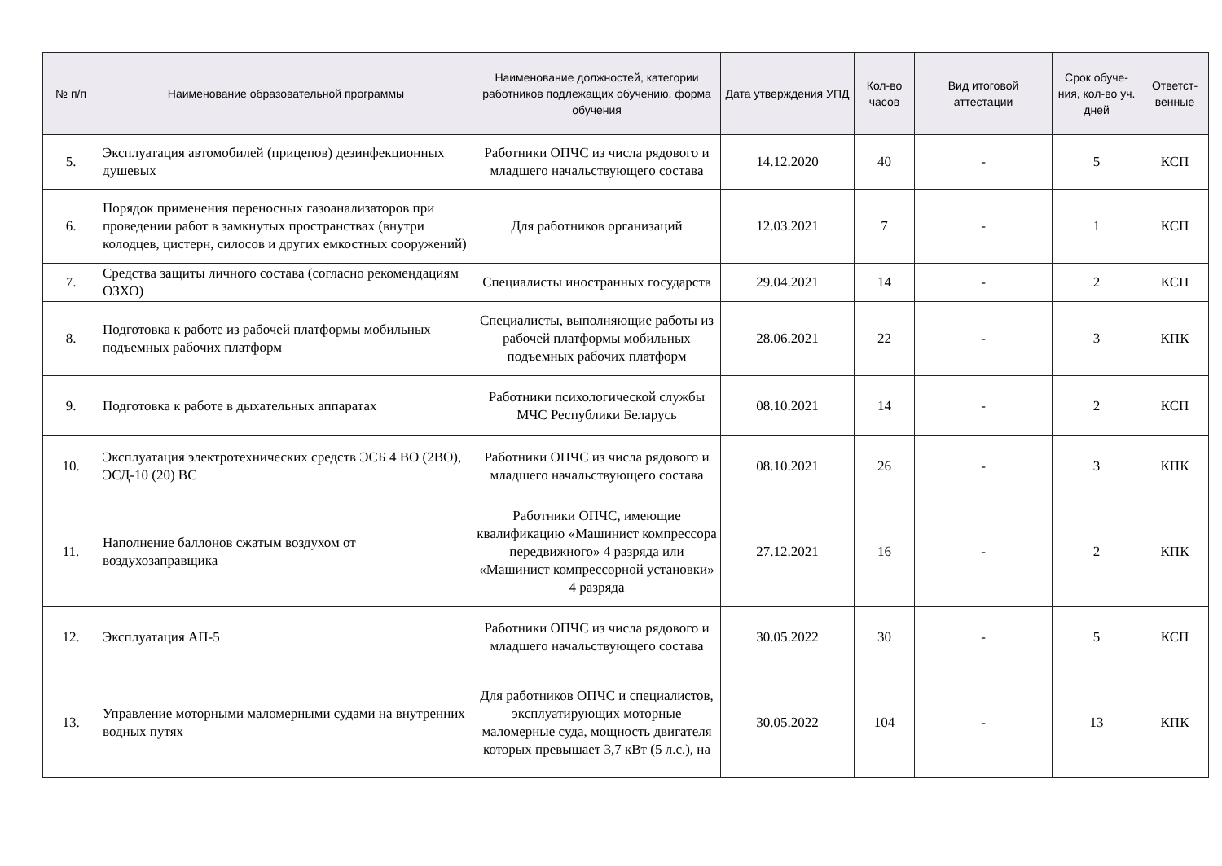| № п/п | Наименование образовательной программы | Наименование должностей, категории работников подлежащих обучению, форма обучения | Дата утверждения УПД | Кол-во часов | Вид итоговой аттестации | Срок обуче-ния, кол-во уч. дней | Ответст-венные |
| --- | --- | --- | --- | --- | --- | --- | --- |
| 5. | Эксплуатация автомобилей (прицепов) дезинфекционных душевых | Работники ОПЧС из числа рядового и младшего начальствующего состава | 14.12.2020 | 40 | - | 5 | КСП |
| 6. | Порядок применения переносных газоанализаторов при проведении работ в замкнутых пространствах (внутри колодцев, цистерн, силосов и других емкостных сооружений) | Для работников организаций | 12.03.2021 | 7 | - | 1 | КСП |
| 7. | Средства защиты личного состава (согласно рекомендациям ОЗХО) | Специалисты иностранных государств | 29.04.2021 | 14 | - | 2 | КСП |
| 8. | Подготовка к работе из рабочей платформы мобильных подъемных рабочих платформ | Специалисты, выполняющие работы из рабочей платформы мобильных подъемных рабочих платформ | 28.06.2021 | 22 | - | 3 | КПК |
| 9. | Подготовка к работе в дыхательных аппаратах | Работники психологической службы МЧС Республики Беларусь | 08.10.2021 | 14 | - | 2 | КСП |
| 10. | Эксплуатация электротехнических средств ЭСБ 4 ВО (2ВО), ЭСД-10 (20) ВС | Работники ОПЧС из числа рядового и младшего начальствующего состава | 08.10.2021 | 26 | - | 3 | КПК |
| 11. | Наполнение баллонов сжатым воздухом от воздухозаправщика | Работники ОПЧС, имеющие квалификацию «Машинист компрессора передвижного» 4 разряда или «Машинист компрессорной установки» 4 разряда | 27.12.2021 | 16 | - | 2 | КПК |
| 12. | Эксплуатация АП-5 | Работники ОПЧС из числа рядового и младшего начальствующего состава | 30.05.2022 | 30 | - | 5 | КСП |
| 13. | Управление моторными маломерными судами на внутренних водных путях | Для работников ОПЧС и специалистов, эксплуатирующих моторные маломерные суда, мощность двигателя которых превышает 3,7 кВт (5 л.с.), на | 30.05.2022 | 104 | - | 13 | КПК |